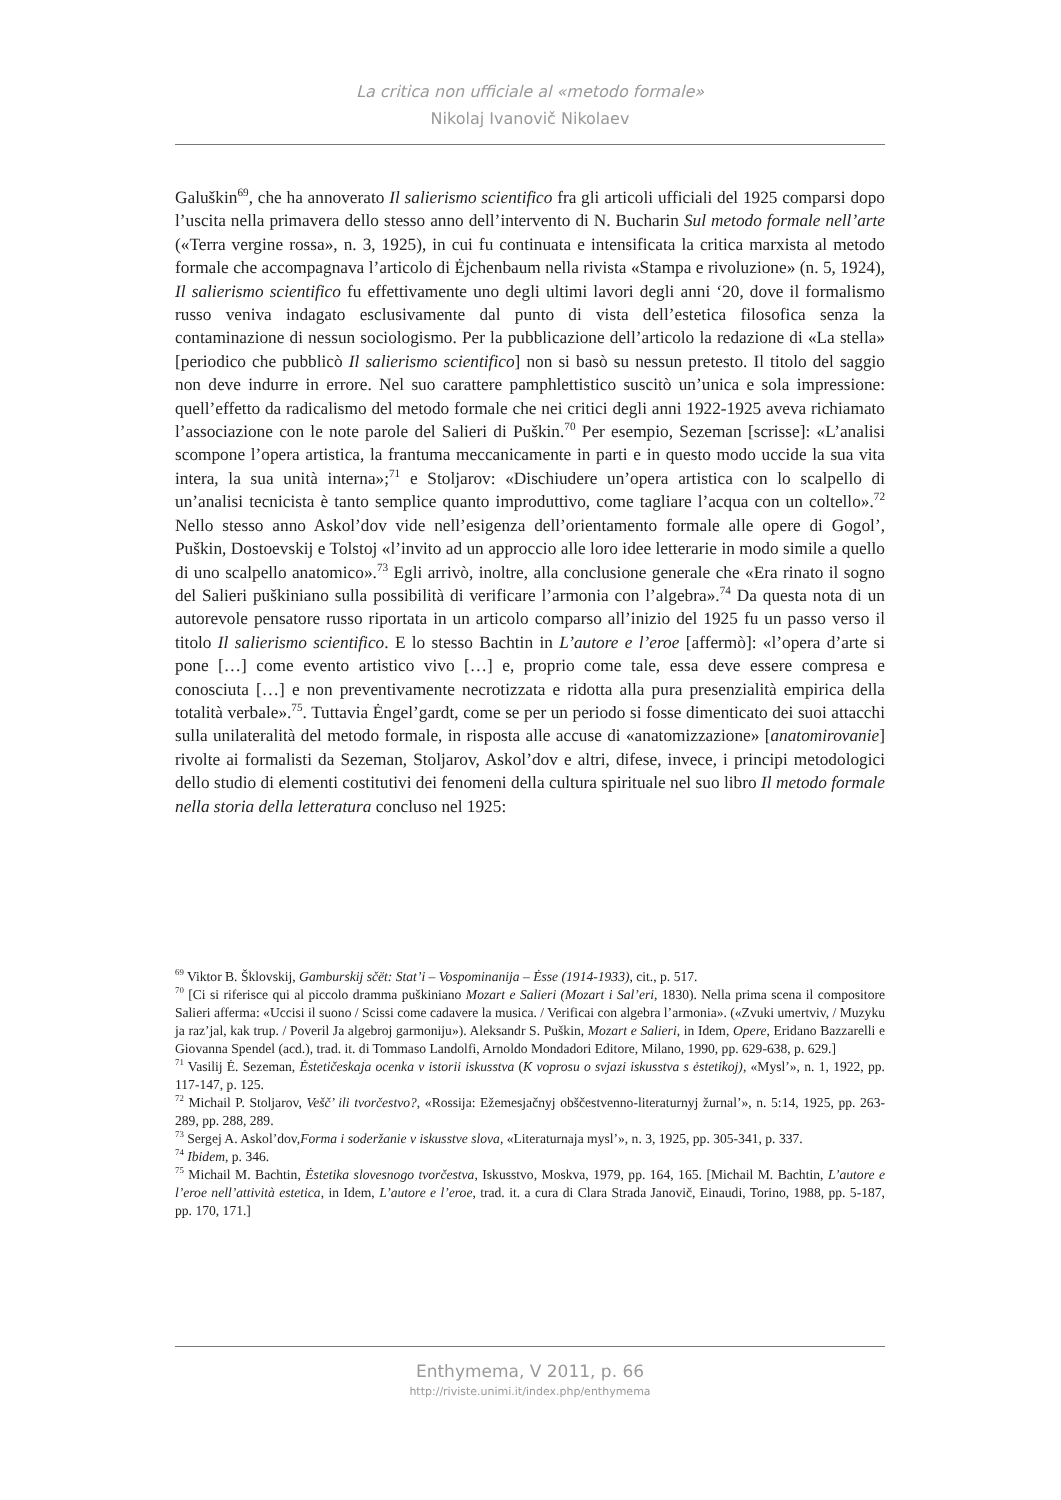La critica non ufficiale al «metodo formale»
Nikolaj Ivanovič Nikolaev
Galuškin<sup>69</sup>, che ha annoverato Il salierismo scientifico fra gli articoli ufficiali del 1925 comparsi dopo l’uscita nella primavera dello stesso anno dell’intervento di N. Bucharin Sul metodo formale nell’arte («Terra vergine rossa», n. 3, 1925), in cui fu continuata e intensificata la critica marxista al metodo formale che accompagnava l’articolo di Ėjchenbaum nella rivista «Stampa e rivoluzione» (n. 5, 1924), Il salierismo scientifico fu effettivamente uno degli ultimi lavori degli anni ‘20, dove il formalismo russo veniva indagato esclusivamente dal punto di vista dell’estetica filosofica senza la contaminazione di nessun sociologismo. Per la pubblicazione dell’articolo la redazione di «La stella» [periodico che pubblicò Il salierismo scientifico] non si basò su nessun pretesto. Il titolo del saggio non deve indurre in errore. Nel suo carattere pamphlettistico suscitò un’unica e sola impressione: quell’effetto da radicalismo del metodo formale che nei critici degli anni 1922-1925 aveva richiamato l’associazione con le note parole del Salieri di Puškin.<sup>70</sup> Per esempio, Sezeman [scrisse]: «L’analisi scompone l’opera artistica, la frantuma meccanicamente in parti e in questo modo uccide la sua vita intera, la sua unità interna»;<sup>71</sup> e Stoljarov: «Dischiudere un’opera artistica con lo scalpello di un’analisi tecnicista è tanto semplice quanto improduttivo, come tagliare l’acqua con un coltello».<sup>72</sup> Nello stesso anno Askol’dov vide nell’esigenza dell’orientamento formale alle opere di Gogol’, Puškin, Dostoevskij e Tolstoj «l’invito ad un approccio alle loro idee letterarie in modo simile a quello di uno scalpello anatomico».<sup>73</sup> Egli arrivò, inoltre, alla conclusione generale che «Era rinato il sogno del Salieri puškiniano sulla possibilità di verificare l’armonia con l’algebra».<sup>74</sup> Da questa nota di un autorevole pensatore russo riportata in un articolo comparso all’inizio del 1925 fu un passo verso il titolo Il salierismo scientifico. E lo stesso Bachtin in L’autore e l’eroe [affermò]: «l’opera d’arte si pone […] come evento artistico vivo […] e, proprio come tale, essa deve essere compresa e conosciuta […] e non preventivamente necrotizzata e ridotta alla pura presenzialità empirica della totalità verbale».<sup>75</sup>. Tuttavia Ėngel’gardt, come se per un periodo si fosse dimenticato dei suoi attacchi sulla unilateralità del metodo formale, in risposta alle accuse di «anatomizzazione» [anatomirovanie] rivolte ai formalisti da Sezeman, Stoljarov, Askol’dov e altri, difese, invece, i principi metodologici dello studio di elementi costitutivi dei fenomeni della cultura spirituale nel suo libro Il metodo formale nella storia della letteratura concluso nel 1925:
<sup>69</sup> Viktor B. Šklovskij, Gamburskij sčët: Stat’i – Vospominanija – Ėsse (1914-1933), cit., p. 517.
<sup>70</sup> [Ci si riferisce qui al piccolo dramma puškiniano Mozart e Salieri (Mozart i Sal’eri, 1830). Nella prima scena il compositore Salieri afferma: «Uccisi il suono / Scissi come cadavere la musica. / Verificai con algebra l’armonia». («Zvuki umertviv, / Muzyku ja raz’jal, kak trup. / Poveril Ja algebroj garmoniju»). Aleksandr S. Puškin, Mozart e Salieri, in Idem, Opere, Eridano Bazzarelli e Giovanna Spendel (acd.), trad. it. di Tommaso Landolfi, Arnoldo Mondadori Editore, Milano, 1990, pp. 629-638, p. 629.]
<sup>71</sup> Vasilij Ė. Sezeman, Ėstetičeskaja ocenka v istorii iskusstva (K voprosu o svjazi iskusstva s ėstetikoj), «Mysl’», n. 1, 1922, pp. 117-147, p. 125.
<sup>72</sup> Michail P. Stoljarov, Vešč’ ili tvorčestvo?, «Rossija: Ežemesjačnyj obščestvenno-literaturnyj žurnal’», n. 5:14, 1925, pp. 263-289, pp. 288, 289.
<sup>73</sup> Sergej A. Askol’dov,Forma i soderžanie v iskusstve slova, «Literaturnaja mysl’», n. 3, 1925, pp. 305-341, p. 337.
<sup>74</sup> Ibidem, p. 346.
<sup>75</sup> Michail M. Bachtin, Ėstetika slovesnogo tvorčestva, Iskusstvo, Moskva, 1979, pp. 164, 165. [Michail M. Bachtin, L’autore e l’eroe nell’attività estetica, in Idem, L’autore e l’eroe, trad. it. a cura di Clara Strada Janovič, Einaudi, Torino, 1988, pp. 5-187, pp. 170, 171.]
Enthymema, V 2011, p. 66
http://riviste.unimi.it/index.php/enthymema